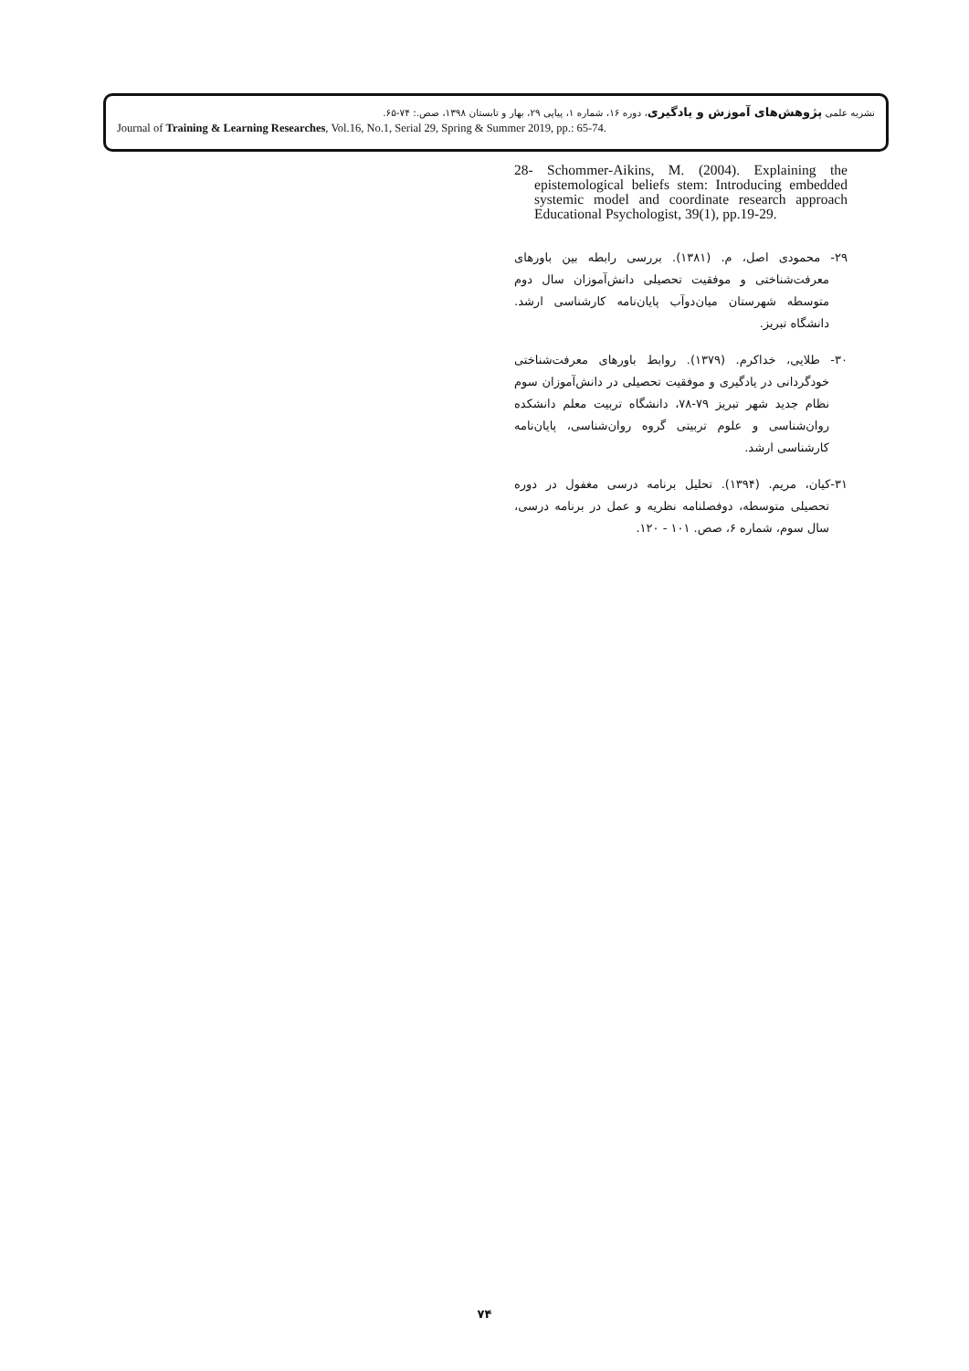نشریه علمی پژوهش‌های آموزش و یادگیری، دوره ۱۶، شماره ۱، پیاپی ۲۹، بهار و تابستان ۱۳۹۸، صص.: ۷۴-۶۵.
Journal of Training & Learning Researches, Vol.16, No.1, Serial 29, Spring & Summer 2019, pp.: 65-74.
28- Schommer-Aikins, M. (2004). Explaining the epistemological beliefs stem: Introducing embedded systemic model and coordinate research approach Educational Psychologist, 39(1), pp.19-29.
۲۹- محمودی اصل، م. (۱۳۸۱). بررسی رابطه بین باورهای معرفت‌شناختی و موفقیت تحصیلی دانش‌آموزان سال دوم متوسطه شهرستان میان‌دوآب پایان‌نامه کارشناسی ارشد. دانشگاه تبریز.
۳۰- طلایی، خداکرم. (۱۳۷۹). روابط باورهای معرفت‌شناختی خودگردانی در یادگیری و موفقیت تحصیلی در دانش‌آموزان سوم نظام جدید شهر تبریز ۷۹-۷۸، دانشگاه تربیت معلم دانشکده روان‌شناسی و علوم تربیتی گروه روان‌شناسی، پایان‌نامه کارشناسی ارشد.
۳۱-کیان، مریم. (۱۳۹۴). تحلیل برنامه درسی مغفول در دوره تحصیلی متوسطه، دوفصلنامه نظریه و عمل در برنامه درسی، سال سوم، شماره ۶، صص. ۱۰۱ - ۱۲۰.
۷۴